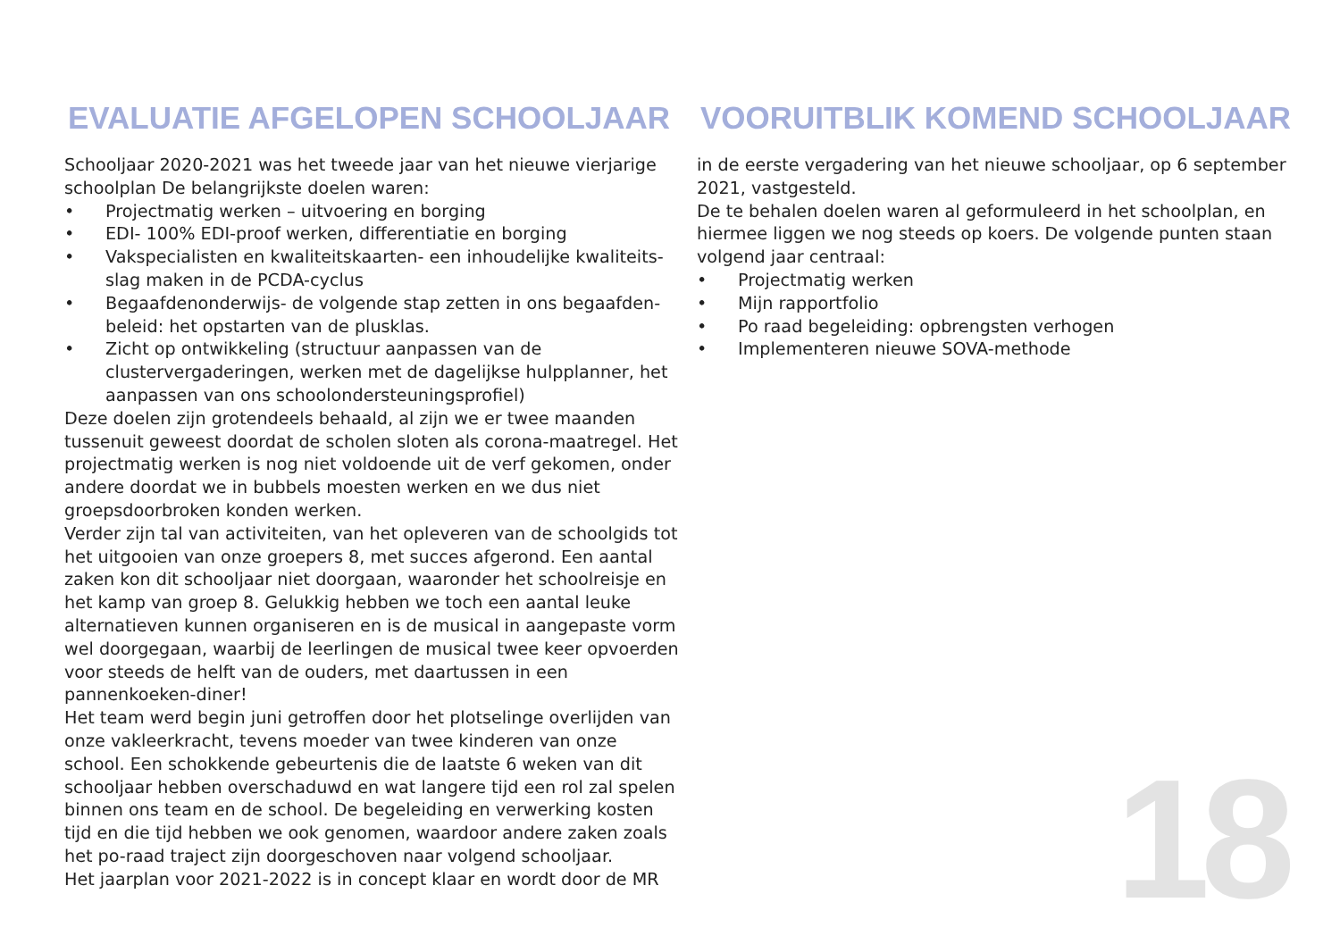EVALUATIE AFGELOPEN SCHOOLJAAR
Schooljaar 2020-2021 was het tweede jaar van het nieuwe vierjarige schoolplan De belangrijkste doelen waren:
• Projectmatig werken – uitvoering en borging
• EDI- 100% EDI-proof werken, differentiatie en borging
• Vakspecialisten en kwaliteitskaarten- een inhoudelijke kwaliteits-slag maken in de PCDA-cyclus
• Begaafdenonderwijs- de volgende stap zetten in ons begaafden-beleid: het opstarten van de plusklas.
• Zicht op ontwikkeling (structuur aanpassen van de clustervergaderingen, werken met de dagelijkse hulpplanner, het aanpassen van ons schoolondersteuningsprofiel)
Deze doelen zijn grotendeels behaald, al zijn we er twee maanden tussenuit geweest doordat de scholen sloten als corona-maatregel. Het projectmatig werken is nog niet voldoende uit de verf gekomen, onder andere doordat we in bubbels moesten werken en we dus niet groepsdoorbroken konden werken.
Verder zijn tal van activiteiten, van het opleveren van de schoolgids tot het uitgooien van onze groepers 8, met succes afgerond. Een aantal zaken kon dit schooljaar niet doorgaan, waaronder het schoolreisje en het kamp van groep 8. Gelukkig hebben we toch een aantal leuke alternatieven kunnen organiseren en is de musical in aangepaste vorm wel doorgegaan, waarbij de leerlingen de musical twee keer opvoerden voor steeds de helft van de ouders, met daartussen in een pannenkoeken-diner!
Het team werd begin juni getroffen door het plotselinge overlijden van onze vakleerkracht, tevens moeder van twee kinderen van onze school. Een schokkende gebeurtenis die de laatste 6 weken van dit schooljaar hebben overschaduwd en wat langere tijd een rol zal spelen binnen ons team en de school. De begeleiding en verwerking kosten tijd en die tijd hebben we ook genomen, waardoor andere zaken zoals het po-raad traject zijn doorgeschoven naar volgend schooljaar.
Het jaarplan voor 2021-2022 is in concept klaar en wordt door de MR
VOORUITBLIK KOMEND SCHOOLJAAR
in de eerste vergadering van het nieuwe schooljaar, op 6 september 2021, vastgesteld.
De te behalen doelen waren al geformuleerd in het schoolplan, en hiermee liggen we nog steeds op koers. De volgende punten staan volgend jaar centraal:
• Projectmatig werken
• Mijn rapportfolio
• Po raad begeleiding: opbrengsten verhogen
• Implementeren nieuwe SOVA-methode
18